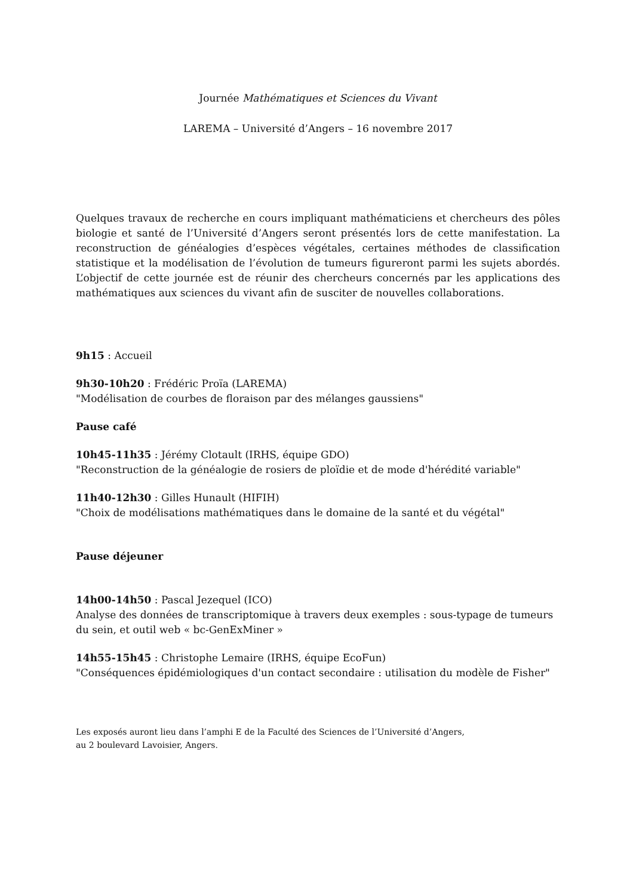Journée Mathématiques et Sciences du Vivant
LAREMA – Université d’Angers – 16 novembre 2017
Quelques travaux de recherche en cours impliquant mathématiciens et chercheurs des pôles biologie et santé de l’Université d’Angers seront présentés lors de cette manifestation. La reconstruction de généalogies d’espèces végétales, certaines méthodes de classification statistique et la modélisation de l’évolution de tumeurs figureront parmi les sujets abordés. L’objectif de cette journée est de réunir des chercheurs concernés par les applications des mathématiques aux sciences du vivant afin de susciter de nouvelles collaborations.
9h15 : Accueil
9h30-10h20 : Frédéric Proïa (LAREMA)
"Modélisation de courbes de floraison par des mélanges gaussiens"
Pause café
10h45-11h35 : Jérémy Clotault (IRHS, équipe GDO)
"Reconstruction de la généalogie de rosiers de ploïdie et de mode d'hérédité variable"
11h40-12h30 : Gilles Hunault (HIFIH)
"Choix de modélisations mathématiques dans le domaine de la santé et du végétal"
Pause déjeuner
14h00-14h50 : Pascal Jezequel (ICO)
Analyse des données de transcriptomique à travers deux exemples : sous-typage de tumeurs du sein, et outil web « bc-GenExMiner »
14h55-15h45 : Christophe Lemaire (IRHS, équipe EcoFun)
"Conséquences épidémiologiques d'un contact secondaire : utilisation du modèle de Fisher"
Les exposés auront lieu dans l’amphi E de la Faculté des Sciences de l’Université d’Angers,
au 2 boulevard Lavoisier, Angers.